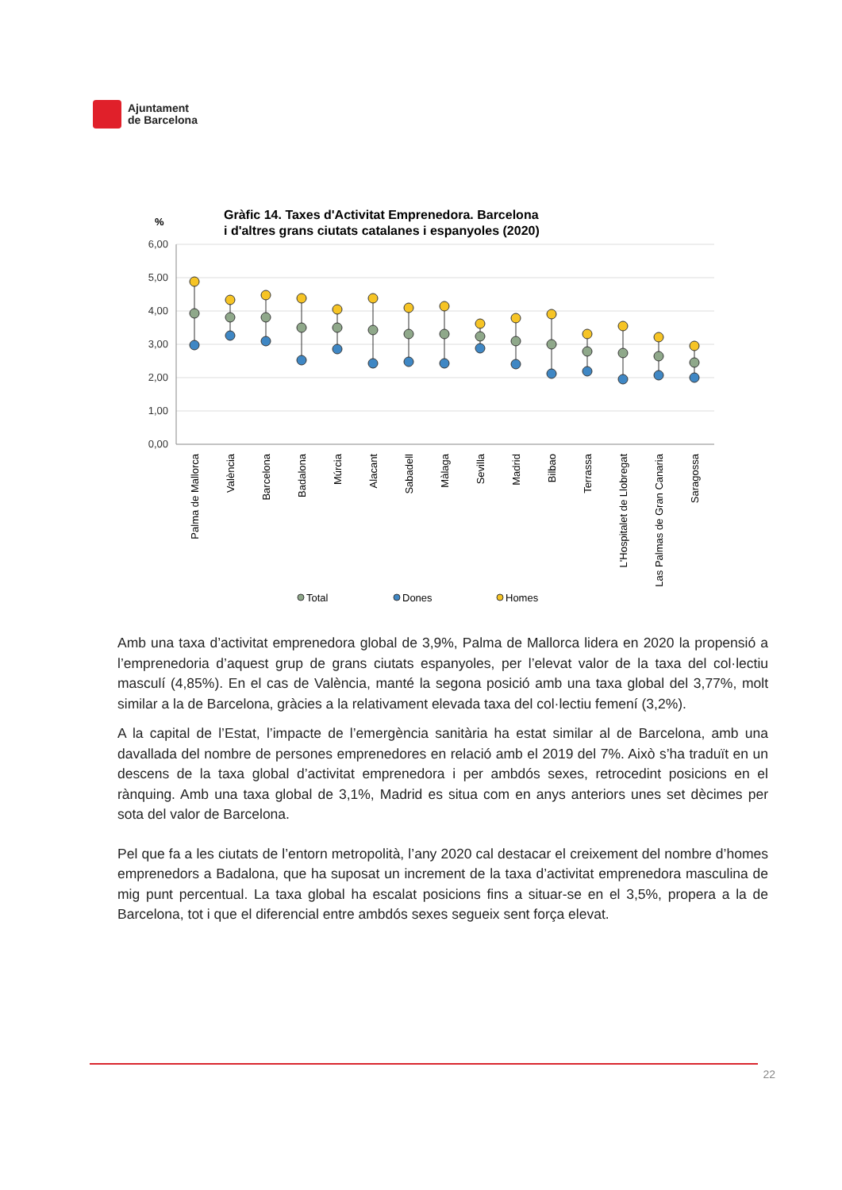Ajuntament
de Barcelona
Gràfic 14. Taxes d'Activitat Emprenedora. Barcelona
i d'altres grans ciutats catalanes i espanyoles (2020)
%
6,00
5,00
4,00
3,00
2,00
1,00
0,00
Palma de Mallorca
València
Barcelona
Badalona
Múrcia
Alacant
Sabadell
Màlaga
Sevilla
Madrid
Bilbao
Terrassa
L'Hospitalet de Llobregat
Las Palmas de Gran Canaria
Saragossa
Total
Dones
Homes
Amb una taxa d’activitat emprenedora global de 3,9%, Palma de Mallorca lidera en 2020 la propensió a l’emprenedoria d’aquest grup de grans ciutats espanyoles, per l’elevat valor de la taxa del col·lectiu masculí (4,85%). En el cas de València, manté la segona posició amb una taxa global del 3,77%, molt similar a la de Barcelona, gràcies a la relativament elevada taxa del col·lectiu femení (3,2%).
A la capital de l’Estat, l’impacte de l’emergència sanitària ha estat similar al de Barcelona, amb una davallada del nombre de persones emprenedores en relació amb el 2019 del 7%. Això s’ha traduït en un descens de la taxa global d’activitat emprenedora i per ambdós sexes, retrocedint posicions en el rànquing. Amb una taxa global de 3,1%, Madrid es situa com en anys anteriors unes set dècimes per sota del valor de Barcelona.
Pel que fa a les ciutats de l’entorn metropolità, l’any 2020 cal destacar el creixement del nombre d’homes emprenedors a Badalona, que ha suposat un increment de la taxa d’activitat emprenedora masculina de mig punt percentual. La taxa global ha escalat posicions fins a situar-se en el 3,5%, propera a la de Barcelona, tot i que el diferencial entre ambdós sexes segueix sent força elevat.
22